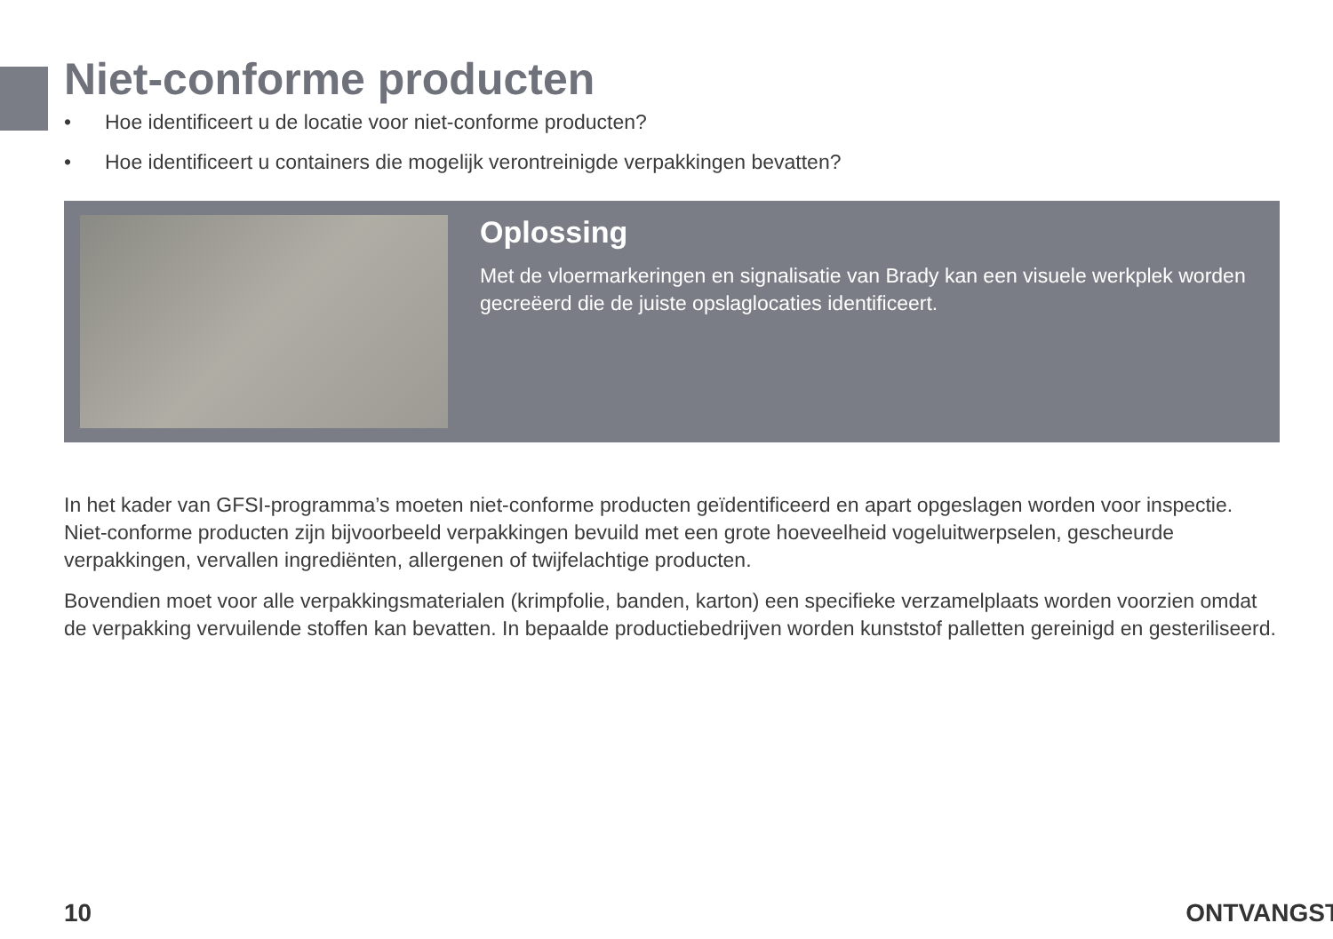Niet-conforme producten
• Hoe identificeert u de locatie voor niet-conforme producten?
• Hoe identificeert u containers die mogelijk verontreinigde verpakkingen bevatten?
Oplossing
Met de vloermarkeringen en signalisatie van Brady kan een visuele werkplek worden gecreëerd die de juiste opslaglocaties identificeert.
In het kader van GFSI-programma’s moeten niet-conforme producten geïdentificeerd en apart opgeslagen worden voor inspectie. Niet-conforme producten zijn bijvoorbeeld verpakkingen bevuild met een grote hoeveelheid vogeluitwerpselen, gescheurde verpakkingen, vervallen ingrediënten, allergenen of twijfelachtige producten.
Bovendien moet voor alle verpakkingsmaterialen (krimpfolie, banden, karton) een specifieke verzamelplaats worden voorzien omdat de verpakking vervuilende stoffen kan bevatten. In bepaalde productiebedrijven worden kunststof palletten gereinigd en gesteriliseerd.
10 ONTVANGST